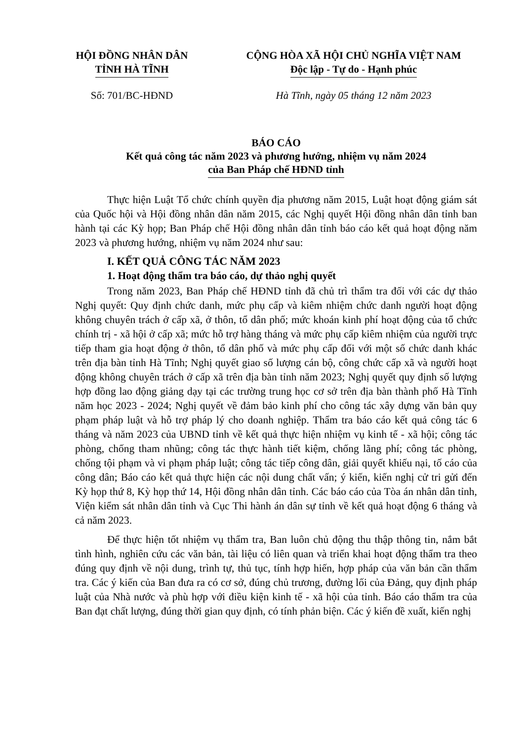HỘI ĐỒNG NHÂN DÂN
TỈNH HÀ TĨNH
CỘNG HÒA XÃ HỘI CHỦ NGHĨA VIỆT NAM
Độc lập - Tự do - Hạnh phúc
Số: 701/BC-HĐND Hà Tĩnh, ngày 05 tháng 12 năm 2023
BÁO CÁO
Kết quả công tác năm 2023 và phương hướng, nhiệm vụ năm 2024
của Ban Pháp chế HĐND tỉnh
Thực hiện Luật Tổ chức chính quyền địa phương năm 2015, Luật hoạt động giám sát của Quốc hội và Hội đồng nhân dân năm 2015, các Nghị quyết Hội đồng nhân dân tỉnh ban hành tại các Kỳ họp; Ban Pháp chế Hội đồng nhân dân tỉnh báo cáo kết quả hoạt động năm 2023 và phương hướng, nhiệm vụ năm 2024 như sau:
I. KẾT QUẢ CÔNG TÁC NĂM 2023
1. Hoạt động thẩm tra báo cáo, dự thảo nghị quyết
Trong năm 2023, Ban Pháp chế HĐND tỉnh đã chủ trì thẩm tra đối với các dự thảo Nghị quyết: Quy định chức danh, mức phụ cấp và kiêm nhiệm chức danh người hoạt động không chuyên trách ở cấp xã, ở thôn, tổ dân phố; mức khoán kinh phí hoạt động của tổ chức chính trị - xã hội ở cấp xã; mức hỗ trợ hàng tháng và mức phụ cấp kiêm nhiệm của người trực tiếp tham gia hoạt động ở thôn, tổ dân phố và mức phụ cấp đối với một số chức danh khác trên địa bàn tỉnh Hà Tĩnh; Nghị quyết giao số lượng cán bộ, công chức cấp xã và người hoạt động không chuyên trách ở cấp xã trên địa bàn tỉnh năm 2023; Nghị quyết quy định số lượng hợp đồng lao động giảng dạy tại các trường trung học cơ sở trên địa bàn thành phố Hà Tĩnh năm học 2023 - 2024; Nghị quyết về đảm bảo kinh phí cho công tác xây dựng văn bản quy phạm pháp luật và hỗ trợ pháp lý cho doanh nghiệp. Thẩm tra báo cáo kết quả công tác 6 tháng và năm 2023 của UBND tỉnh về kết quả thực hiện nhiệm vụ kinh tế - xã hội; công tác phòng, chống tham nhũng; công tác thực hành tiết kiệm, chống lãng phí; công tác phòng, chống tội phạm và vi phạm pháp luật; công tác tiếp công dân, giải quyết khiếu nại, tố cáo của công dân; Báo cáo kết quả thực hiện các nội dung chất vấn; ý kiến, kiến nghị cử tri gửi đến Kỳ họp thứ 8, Kỳ họp thứ 14, Hội đồng nhân dân tỉnh. Các báo cáo của Tòa án nhân dân tỉnh, Viện kiểm sát nhân dân tỉnh và Cục Thi hành án dân sự tỉnh về kết quả hoạt động 6 tháng và cả năm 2023.
Để thực hiện tốt nhiệm vụ thẩm tra, Ban luôn chủ động thu thập thông tin, nắm bắt tình hình, nghiên cứu các văn bản, tài liệu có liên quan và triển khai hoạt động thẩm tra theo đúng quy định về nội dung, trình tự, thủ tục, tính hợp hiến, hợp pháp của văn bản cần thẩm tra. Các ý kiến của Ban đưa ra có cơ sở, đúng chủ trương, đường lối của Đảng, quy định pháp luật của Nhà nước và phù hợp với điều kiện kinh tế - xã hội của tỉnh. Báo cáo thẩm tra của Ban đạt chất lượng, đúng thời gian quy định, có tính phản biện. Các ý kiến đề xuất, kiến nghị